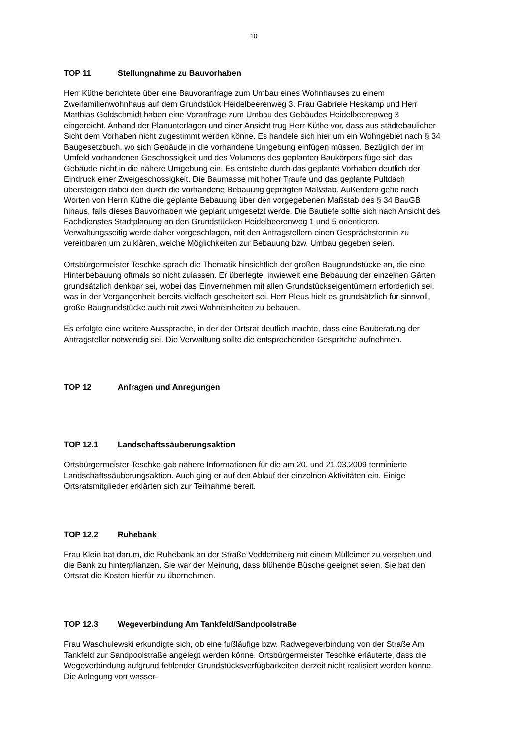10
TOP 11 Stellungnahme zu Bauvorhaben
Herr Küthe berichtete über eine Bauvoranfrage zum Umbau eines Wohnhauses zu einem Zweifamilienwohnhaus auf dem Grundstück Heidelbeerenweg 3. Frau Gabriele Heskamp und Herr Matthias Goldschmidt haben eine Voranfrage zum Umbau des Gebäudes Heidelbeerenweg 3 eingereicht. Anhand der Planunterlagen und einer Ansicht trug Herr Küthe vor, dass aus städtebaulicher Sicht dem Vorhaben nicht zugestimmt werden könne. Es handele sich hier um ein Wohngebiet nach § 34 Baugesetzbuch, wo sich Gebäude in die vorhandene Umgebung einfügen müssen. Bezüglich der im Umfeld vorhandenen Geschossigkeit und des Volumens des geplanten Baukörpers füge sich das Gebäude nicht in die nähere Umgebung ein. Es entstehe durch das geplante Vorhaben deutlich der Eindruck einer Zweigeschossigkeit. Die Baumasse mit hoher Traufe und das geplante Pultdach übersteigen dabei den durch die vorhandene Bebauung geprägten Maßstab. Außerdem gehe nach Worten von Herrn Küthe die geplante Bebauung über den vorgegebenen Maßstab des § 34 BauGB hinaus, falls dieses Bauvorhaben wie geplant umgesetzt werde. Die Bautiefe sollte sich nach Ansicht des Fachdienstes Stadtplanung an den Grundstücken Heidelbeerenweg 1 und 5 orientieren. Verwaltungsseitig werde daher vorgeschlagen, mit den Antragstellern einen Gesprächstermin zu vereinbaren um zu klären, welche Möglichkeiten zur Bebauung bzw. Umbau gegeben seien.
Ortsbürgermeister Teschke sprach die Thematik hinsichtlich der großen Baugrundstücke an, die eine Hinterbebauung oftmals so nicht zulassen. Er überlegte, inwieweit eine Bebauung der einzelnen Gärten grundsätzlich denkbar sei, wobei das Einvernehmen mit allen Grundstückseigentümern erforderlich sei, was in der Vergangenheit bereits vielfach gescheitert sei. Herr Pleus hielt es grundsätzlich für sinnvoll, große Baugrundstücke auch mit zwei Wohneinheiten zu bebauen.
Es erfolgte eine weitere Aussprache, in der der Ortsrat deutlich machte, dass eine Bauberatung der Antragsteller notwendig sei. Die Verwaltung sollte die entsprechenden Gespräche aufnehmen.
TOP 12 Anfragen und Anregungen
TOP 12.1 Landschaftssäuberungsaktion
Ortsbürgermeister Teschke gab nähere Informationen für die am 20. und 21.03.2009 terminierte Landschaftssäuberungsaktion. Auch ging er auf den Ablauf der einzelnen Aktivitäten ein. Einige Ortsratsmitglieder erklärten sich zur Teilnahme bereit.
TOP 12.2 Ruhebank
Frau Klein bat darum, die Ruhebank an der Straße Veddernberg mit einem Mülleimer zu versehen und die Bank zu hinterpflanzen. Sie war der Meinung, dass blühende Büsche geeignet seien. Sie bat den Ortsrat die Kosten hierfür zu übernehmen.
TOP 12.3 Wegeverbindung Am Tankfeld/Sandpoolstraße
Frau Waschulewski erkundigte sich, ob eine fußläufige bzw. Radwegeverbindung von der Straße Am Tankfeld zur Sandpoolstraße angelegt werden könne. Ortsbürgermeister Teschke erläuterte, dass die Wegeverbindung aufgrund fehlender Grundstücksverfügbarkeiten derzeit nicht realisiert werden könne. Die Anlegung von wasser-